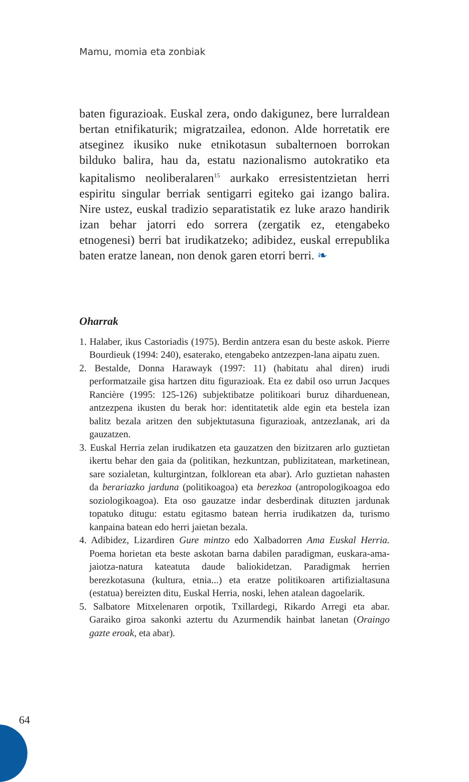Mamu, momia eta zonbiak
baten figurazioak. Euskal zera, ondo dakigunez, bere lurraldean bertan etnifikaturik; migratzailea, edonon. Alde horretatik ere atseginez ikusiko nuke etnikotasun subalternoen borrokan bilduko balira, hau da, estatu nazionalismo autokratiko eta kapitalismo neoliberalaren<sup>15</sup> aurkako erresistentzietan herri espiritu singular berriak sentigarri egiteko gai izango balira. Nire ustez, euskal tradizio separatistatik ez luke arazo handirik izan behar jatorri edo sorrera (zergatik ez, etengabeko etnogenesi) berri bat irudikatzeko; adibidez, euskal errepublika baten eratze lanean, non denok garen etorri berri. ❧
Oharrak
1. Halaber, ikus Castoriadis (1975). Berdin antzera esan du beste askok. Pierre Bourdieuk (1994: 240), esaterako, etengabeko antzezpen-lana aipatu zuen.
2. Bestalde, Donna Harawayk (1997: 11) (habitatu ahal diren) irudi performatzaile gisa hartzen ditu figurazioak. Eta ez dabil oso urrun Jacques Rancière (1995: 125-126) subjektibatze politikoari buruz diharduenean, antzezpena ikusten du berak hor: identitatetik alde egin eta bestela izan balitz bezala aritzen den subjektutasuna figurazioak, antzezlanak, ari da gauzatzen.
3. Euskal Herria zelan irudikatzen eta gauzatzen den bizitzaren arlo guztietan ikertu behar den gaia da (politikan, hezkuntzan, publizitatean, marketinean, sare sozialetan, kulturgintzan, folklorean eta abar). Arlo guztietan nahasten da berariazko jarduna (politikoagoa) eta berezkoa (antropologikoagoa edo soziologikoagoa). Eta oso gauzatze indar desberdinak dituzten jardunak topatuko ditugu: estatu egitasmo batean herria irudikatzen da, turismo kanpaina batean edo herri jaietan bezala.
4. Adibidez, Lizardiren Gure mintzo edo Xalbadorren Ama Euskal Herria. Poema horietan eta beste askotan barna dabilen paradigman, euskara-ama-jaiotza-natura kateatuta daude baliokidetzan. Paradigmak herrien berezkotasuna (kultura, etnia...) eta eratze politikoaren artifizialtasuna (estatua) bereizten ditu, Euskal Herria, noski, lehen atalean dagoelarik.
5. Salbatore Mitxelenaren orpotik, Txillardegi, Rikardo Arregi eta abar. Garaiko giroa sakonki aztertu du Azurmendik hainbat lanetan (Oraingo gazte eroak, eta abar).
64